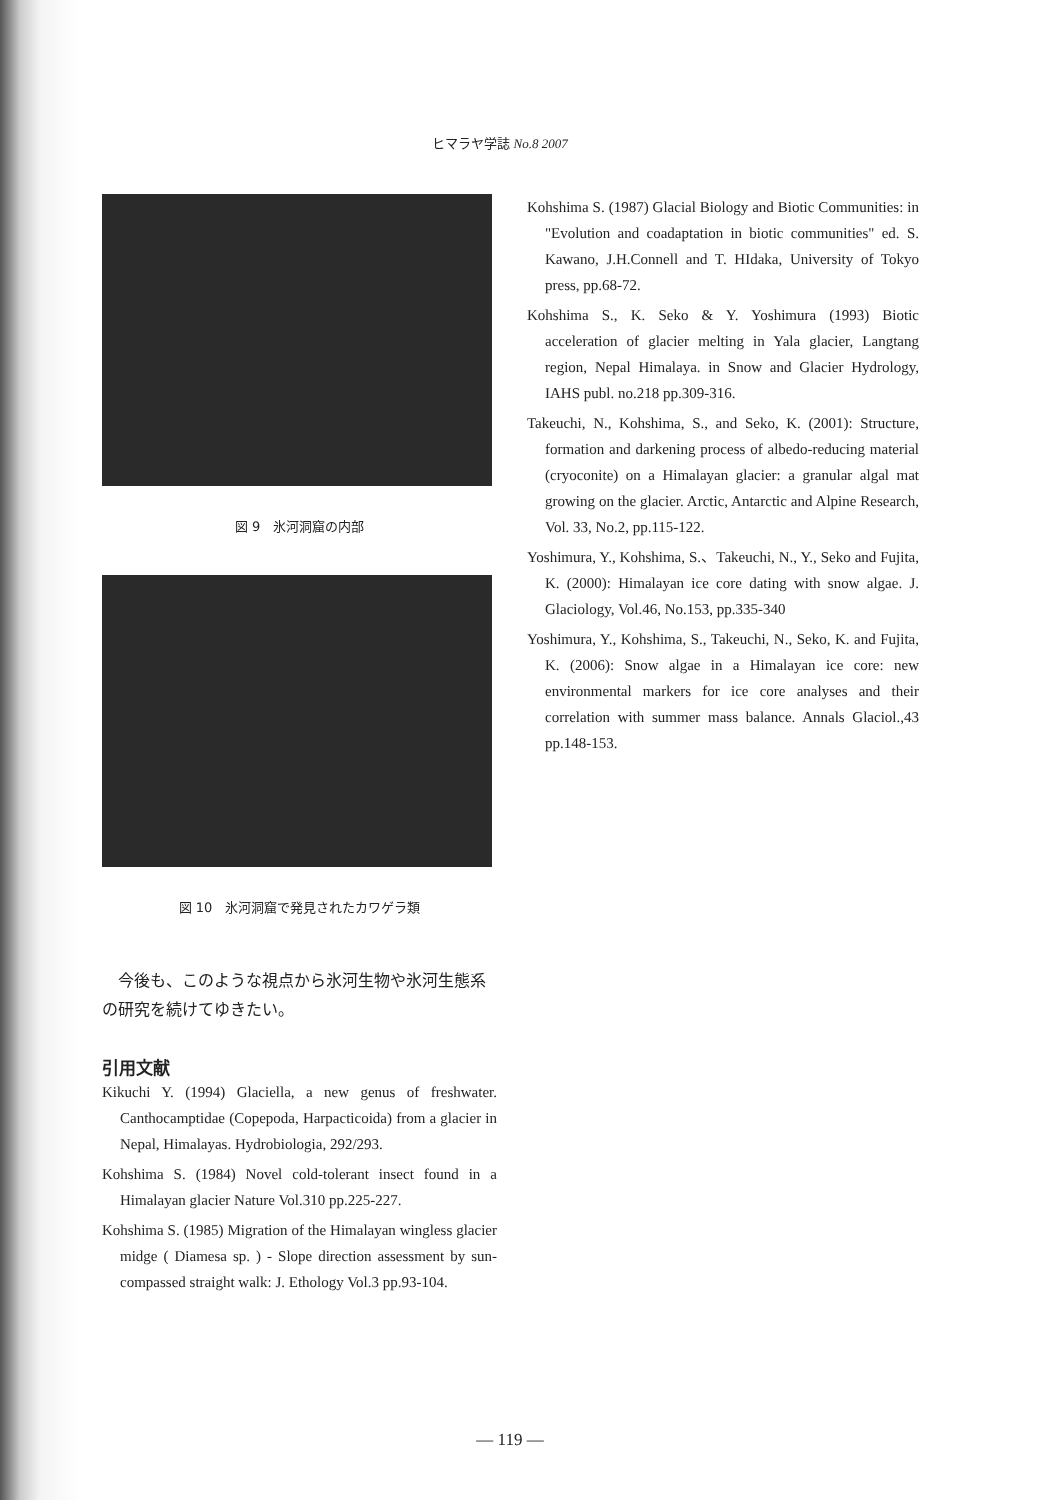ヒマラヤ学誌 No.8 2007
図 9　氷河洞窟の内部
図 10　氷河洞窟で発見されたカワゲラ類
今後も、このような視点から氷河生物や氷河生態系の研究を続けてゆきたい。
引用文献
Kikuchi Y. (1994) Glaciella, a new genus of freshwater. Canthocamptidae (Copepoda, Harpacticoida) from a glacier in Nepal, Himalayas. Hydrobiologia, 292/293.
Kohshima S. (1984) Novel cold-tolerant insect found in a Himalayan glacier Nature Vol.310 pp.225-227.
Kohshima S. (1985) Migration of the Himalayan wingless glacier midge ( Diamesa sp. ) - Slope direction assessment by sun-compassed straight walk: J. Ethology Vol.3 pp.93-104.
Kohshima S. (1987) Glacial Biology and Biotic Communities: in "Evolution and coadaptation in biotic communities" ed. S. Kawano, J.H.Connell and T. HIdaka, University of Tokyo press, pp.68-72.
Kohshima S., K. Seko & Y. Yoshimura (1993) Biotic acceleration of glacier melting in Yala glacier, Langtang region, Nepal Himalaya. in Snow and Glacier Hydrology, IAHS publ. no.218 pp.309-316.
Takeuchi, N., Kohshima, S., and Seko, K. (2001): Structure, formation and darkening process of albedo-reducing material (cryoconite) on a Himalayan glacier: a granular algal mat growing on the glacier. Arctic, Antarctic and Alpine Research, Vol. 33, No.2, pp.115-122.
Yoshimura, Y., Kohshima, S.、Takeuchi, N., Y., Seko and Fujita, K. (2000): Himalayan ice core dating with snow algae. J. Glaciology, Vol.46, No.153, pp.335-340
Yoshimura, Y., Kohshima, S., Takeuchi, N., Seko, K. and Fujita, K. (2006): Snow algae in a Himalayan ice core: new environmental markers for ice core analyses and their correlation with summer mass balance. Annals Glaciol.,43 pp.148-153.
— 119 —